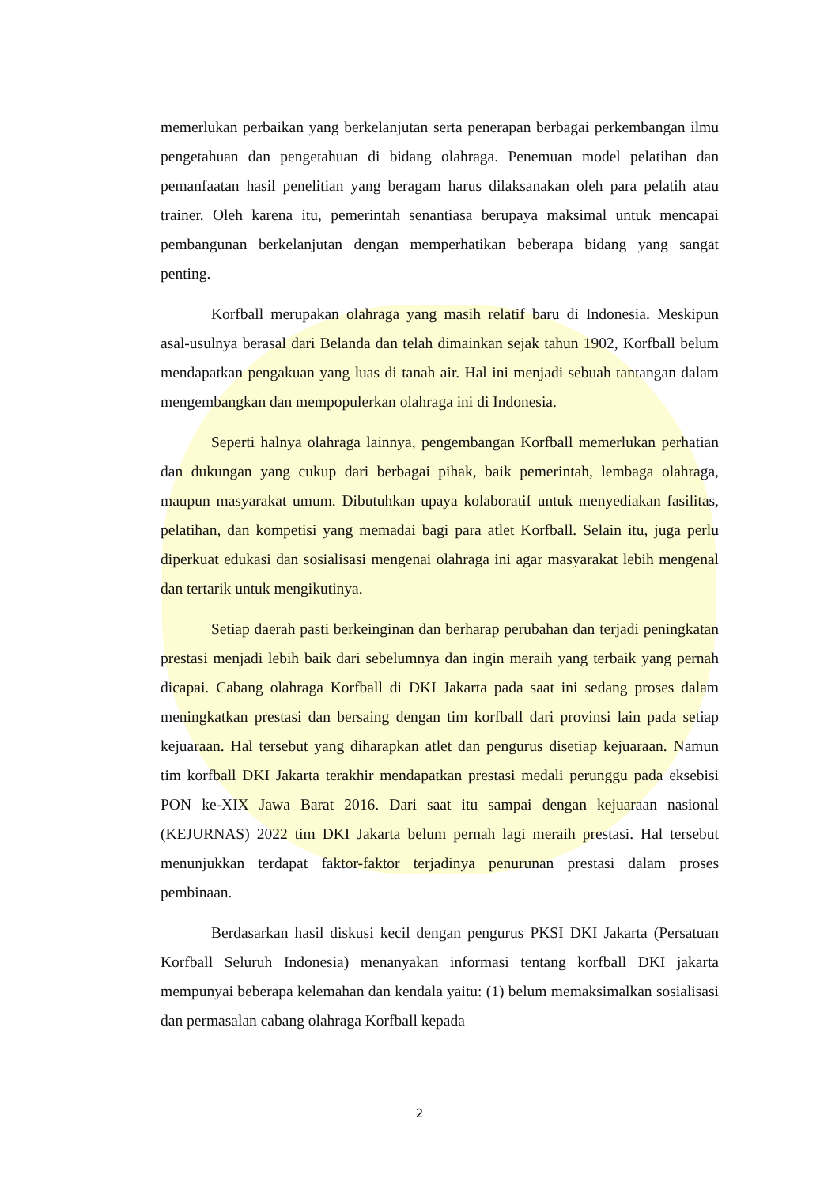memerlukan perbaikan yang berkelanjutan serta penerapan berbagai perkembangan ilmu pengetahuan dan pengetahuan di bidang olahraga. Penemuan model pelatihan dan pemanfaatan hasil penelitian yang beragam harus dilaksanakan oleh para pelatih atau trainer. Oleh karena itu, pemerintah senantiasa berupaya maksimal untuk mencapai pembangunan berkelanjutan dengan memperhatikan beberapa bidang yang sangat penting.
Korfball merupakan olahraga yang masih relatif baru di Indonesia. Meskipun asal-usulnya berasal dari Belanda dan telah dimainkan sejak tahun 1902, Korfball belum mendapatkan pengakuan yang luas di tanah air. Hal ini menjadi sebuah tantangan dalam mengembangkan dan mempopulerkan olahraga ini di Indonesia.
Seperti halnya olahraga lainnya, pengembangan Korfball memerlukan perhatian dan dukungan yang cukup dari berbagai pihak, baik pemerintah, lembaga olahraga, maupun masyarakat umum. Dibutuhkan upaya kolaboratif untuk menyediakan fasilitas, pelatihan, dan kompetisi yang memadai bagi para atlet Korfball. Selain itu, juga perlu diperkuat edukasi dan sosialisasi mengenai olahraga ini agar masyarakat lebih mengenal dan tertarik untuk mengikutinya.
Setiap daerah pasti berkeinginan dan berharap perubahan dan terjadi peningkatan prestasi menjadi lebih baik dari sebelumnya dan ingin meraih yang terbaik yang pernah dicapai. Cabang olahraga Korfball di DKI Jakarta pada saat ini sedang proses dalam meningkatkan prestasi dan bersaing dengan tim korfball dari provinsi lain pada setiap kejuaraan. Hal tersebut yang diharapkan atlet dan pengurus disetiap kejuaraan. Namun tim korfball DKI Jakarta terakhir mendapatkan prestasi medali perunggu pada eksebisi PON ke-XIX Jawa Barat 2016. Dari saat itu sampai dengan kejuaraan nasional (KEJURNAS) 2022 tim DKI Jakarta belum pernah lagi meraih prestasi. Hal tersebut menunjukkan terdapat faktor-faktor terjadinya penurunan prestasi dalam proses pembinaan.
Berdasarkan hasil diskusi kecil dengan pengurus PKSI DKI Jakarta (Persatuan Korfball Seluruh Indonesia) menanyakan informasi tentang korfball DKI jakarta mempunyai beberapa kelemahan dan kendala yaitu: (1) belum memaksimalkan sosialisasi dan permasalan cabang olahraga Korfball kepada
2